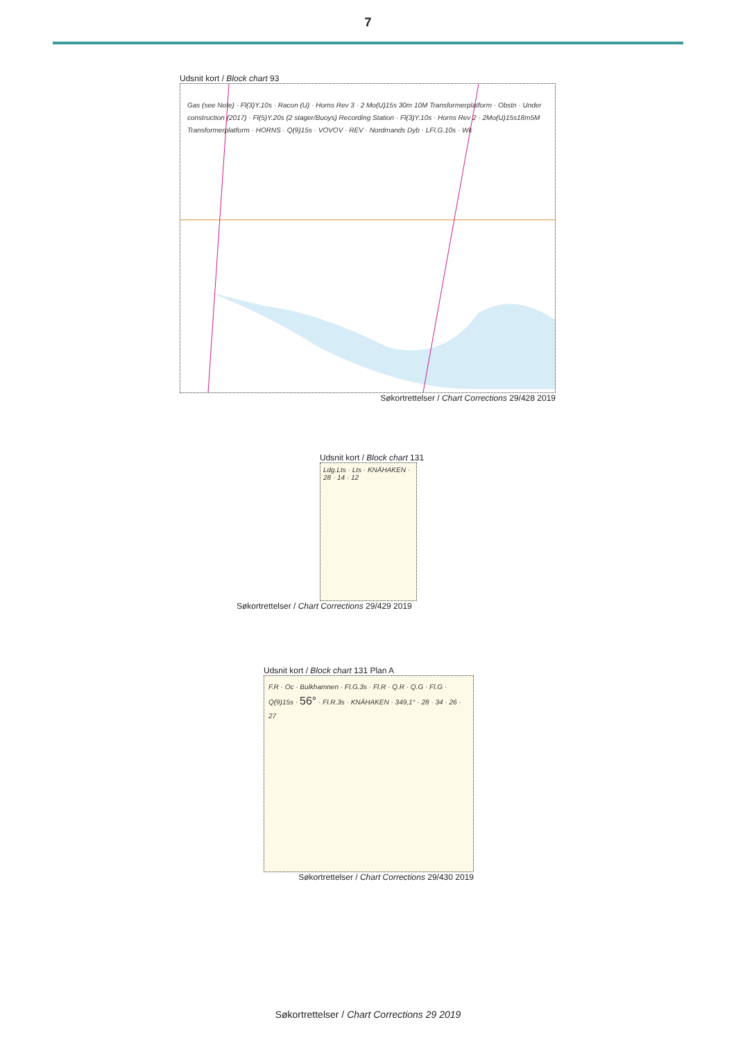7
Udsnit kort / Block chart 93
Gas (see Note) · Fl(3)Y.10s · Racon (U) · Horns Rev 3 · 2 Mo(U)15s 30m 10M Transformerplatform · Obstn · Under construction (2017) · Fl(5)Y.20s (2 stager/Buoys) Recording Station · Fl(3)Y.10s · Horns Rev 2 · 2Mo(U)15s18m5M Transformerplatform · HORNS · Q(9)15s · VOVOV · REV · Nordmands Dyb · LFl.G.10s · Wk
Søkortrettelser / Chart Corrections 29/428 2019
Udsnit kort / Block chart 131
Ldg.Lts · Lts · KNÄHAKEN · 28 · 14 · 12
Søkortrettelser / Chart Corrections 29/429 2019
Udsnit kort / Block chart 131 Plan A
F.R · Oc · Bulkhamnen · Fl.G.3s · Fl.R · Q.R · Q.G · Fl.G · Q(9)15s · 56° · Fl.R.3s · KNÄHAKEN · 349,1° · 28 · 34 · 26 · 27
Søkortrettelser / Chart Corrections 29/430 2019
Søkortrettelser / Chart Corrections 29 2019